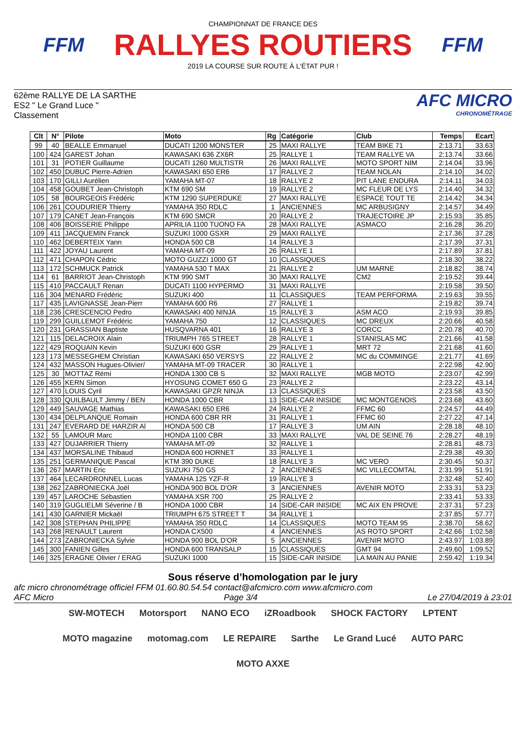FFM
CHAMPIONNAT DE FRANCE DES
RALLYES ROUTIERS
2019 LA COURSE SUR ROUTE À L'ÉTAT PUR !
FFM
62ème RALLYE DE LA SARTHE
ES2 " Le Grand Luce "
Classement
AFC MICRO
CHRONOMÉTRAGE
| Clt | N° | Pilote | Moto | Rg | Catégorie | Club | Temps | Ecart |
| --- | --- | --- | --- | --- | --- | --- | --- | --- |
| 99 | 40 | BEALLE Emmanuel | DUCATI 1200 MONSTER | 25 | MAXI RALLYE | TEAM BIKE 71 | 2:13.71 | 33.63 |
| 100 | 424 | GAREST Johan | KAWASAKI 636 ZX6R | 25 | RALLYE 1 | TEAM RALLYE VA | 2:13.74 | 33.66 |
| 101 | 31 | POTIER Guillaume | DUCATI 1260 MULTISTR | 26 | MAXI RALLYE | MOTO SPORT NIM | 2:14.04 | 33.96 |
| 102 | 450 | DUBUC Pierre-Adrien | KAWASAKI 650 ER6 | 17 | RALLYE 2 | TEAM NOLAN | 2:14.10 | 34.02 |
| 103 | 170 | GILLI Aurélien | YAMAHA MT-07 | 18 | RALLYE 2 | PIT LANE ENDURA | 2:14.11 | 34.03 |
| 104 | 458 | GOUBET Jean-Christoph | KTM 690 SM | 19 | RALLYE 2 | MC FLEUR DE LYS | 2:14.40 | 34.32 |
| 105 | 58 | BOURGEOIS Frédéric | KTM 1290 SUPERDUKE | 27 | MAXI RALLYE | ESPACE TOUT TE | 2:14.42 | 34.34 |
| 106 | 261 | COUDURIER Thierry | YAMAHA 350 RDLC | 1 | ANCIENNES | MC ARBUSIGNY | 2:14.57 | 34.49 |
| 107 | 179 | CANET Jean-François | KTM 690 SMCR | 20 | RALLYE 2 | TRAJECTOIRE JP | 2:15.93 | 35.85 |
| 108 | 406 | BOISSERIE Philippe | APRILIA 1100 TUONO FA | 28 | MAXI RALLYE | ASMACO | 2:16.28 | 36.20 |
| 109 | 411 | JACQUEMIN Franck | SUZUKI 1000 GSXR | 29 | MAXI RALLYE | | 2:17.36 | 37.28 |
| 110 | 462 | DEBERTEIX Yann | HONDA 500 CB | 14 | RALLYE 3 | | 2:17.39 | 37.31 |
| 111 | 422 | JOYAU Laurent | YAMAHA MT-09 | 26 | RALLYE 1 | | 2:17.89 | 37.81 |
| 112 | 471 | CHAPON Cédric | MOTO GUZZI 1000 GT | 10 | CLASSIQUES | | 2:18.30 | 38.22 |
| 113 | 172 | SCHMUCK Patrick | YAMAHA 530 T MAX | 21 | RALLYE 2 | UM MARNE | 2:18.82 | 38.74 |
| 114 | 61 | BARRIOT Jean-Christoph | KTM 990 SMT | 30 | MAXI RALLYE | CM2 | 2:19.52 | 39.44 |
| 115 | 410 | PACCAULT Renan | DUCATI 1100 HYPERMO | 31 | MAXI RALLYE | | 2:19.58 | 39.50 |
| 116 | 304 | MENARD Frédéric | SUZUKI 400 | 11 | CLASSIQUES | TEAM PERFORMA | 2:19.63 | 39.55 |
| 117 | 435 | LAVIGNASSE Jean-Pierr | YAMAHA 600 R6 | 27 | RALLYE 1 | | 2:19.82 | 39.74 |
| 118 | 236 | CRESCENCIO Pedro | KAWASAKI 400 NINJA | 15 | RALLYE 3 | ASM ACO | 2:19.93 | 39.85 |
| 119 | 299 | GUILLEMOT Frédéric | YAMAHA 750 | 12 | CLASSIQUES | MC DREUX | 2:20.66 | 40.58 |
| 120 | 231 | GRASSIAN Baptiste | HUSQVARNA 401 | 16 | RALLYE 3 | CORCC | 2:20.78 | 40.70 |
| 121 | 115 | DELACROIX Alain | TRIUMPH 765 STREET | 28 | RALLYE 1 | STANISLAS MC | 2:21.66 | 41.58 |
| 122 | 429 | ROQUAIN Kevin | SUZUKI 600 GSR | 29 | RALLYE 1 | MRT 72 | 2:21.68 | 41.60 |
| 123 | 173 | MESSEGHEM Christian | KAWASAKI 650 VERSYS | 22 | RALLYE 2 | MC du COMMINGE | 2:21.77 | 41.69 |
| 124 | 432 | MASSON Hugues-Olivier/ | YAMAHA MT-09 TRACER | 30 | RALLYE 1 | | 2:22.98 | 42.90 |
| 125 | 30 | MOTTAZ Rémi | HONDA 1300 CB S | 32 | MAXI RALLYE | MGB MOTO | 2:23.07 | 42.99 |
| 126 | 455 | KERN Simon | HYOSUNG COMET 650 G | 23 | RALLYE 2 | | 2:23.22 | 43.14 |
| 127 | 470 | LOUIS Cyril | KAWASAKI GPZR NINJA | 13 | CLASSIQUES | | 2:23.58 | 43.50 |
| 128 | 330 | QUILBAULT Jimmy / BEN | HONDA 1000 CBR | 13 | SIDE-CAR INISIDE | MC MONTGENOIS | 2:23.68 | 43.60 |
| 129 | 449 | SAUVAGE Mathias | KAWASAKI 650 ER6 | 24 | RALLYE 2 | FFMC 60 | 2:24.57 | 44.49 |
| 130 | 434 | DELPLANQUE Romain | HONDA 600 CBR RR | 31 | RALLYE 1 | FFMC 60 | 2:27.22 | 47.14 |
| 131 | 247 | EVERARD DE HARZIR Al | HONDA 500 CB | 17 | RALLYE 3 | UM AIN | 2:28.18 | 48.10 |
| 132 | 55 | LAMOUR Marc | HONDA 1100 CBR | 33 | MAXI RALLYE | VAL DE SEINE 76 | 2:28.27 | 48.19 |
| 133 | 427 | DUJARRIER Thierry | YAMAHA MT-09 | 32 | RALLYE 1 | | 2:28.81 | 48.73 |
| 134 | 437 | MORSALINE Thibaud | HONDA 600 HORNET | 33 | RALLYE 1 | | 2:29.38 | 49.30 |
| 135 | 251 | GERMANIQUE Pascal | KTM 390 DUKE | 18 | RALLYE 3 | MC VERO | 2:30.45 | 50.37 |
| 136 | 267 | MARTIN Eric | SUZUKI 750 GS | 2 | ANCIENNES | MC VILLECOMTAL | 2:31.99 | 51.91 |
| 137 | 464 | LECARDRONNEL Lucas | YAMAHA 125 YZF-R | 19 | RALLYE 3 | | 2:32.48 | 52.40 |
| 138 | 262 | ZABRONIECKA Joël | HONDA 900 BOL D'OR | 3 | ANCIENNES | AVENIR MOTO | 2:33.31 | 53.23 |
| 139 | 457 | LAROCHE Sébastien | YAMAHA XSR 700 | 25 | RALLYE 2 | | 2:33.41 | 53.33 |
| 140 | 319 | GUGLIELMI Séverine / B | HONDA 1000 CBR | 14 | SIDE-CAR INISIDE | MC AIX EN PROVE | 2:37.31 | 57.23 |
| 141 | 430 | GARNIER Mickaël | TRIUMPH 675 STREET T | 34 | RALLYE 1 | | 2:37.85 | 57.77 |
| 142 | 308 | STEPHAN PHILIPPE | YAMAHA 350 RDLC | 14 | CLASSIQUES | MOTO TEAM 95 | 2:38.70 | 58.62 |
| 143 | 268 | RENAULT Laurent | HONDA CX500 | 4 | ANCIENNES | AS ROTO SPORT | 2:42.66 | 1:02.58 |
| 144 | 273 | ZABRONIECKA Sylvie | HONDA 900 BOL D'OR | 5 | ANCIENNES | AVENIR MOTO | 2:43.97 | 1:03.89 |
| 145 | 300 | FANIEN Gilles | HONDA 600 TRANSALP | 15 | CLASSIQUES | GMT 94 | 2:49.60 | 1:09.52 |
| 146 | 325 | ERAGNE Olivier / ERAG | SUZUKI 1000 | 15 | SIDE-CAR INISIDE | LA MAIN AU PANIE | 2:59.42 | 1:19.34 |
Sous réserve d’homologation par le jury
afc micro chronométrage officiel FFM 01.60.80.54.54 contact@afcmicro.com www.afcmicro.com
AFC Micro Page 3/4 Le 27/04/2019 à 23:01
SW-MOTECH Motorsport NANO ECO iZRoadbook SHOCK FACTORY LPTENT MOTO magazine motomag.com LE REPAIRE Sarthe Le Grand Lucé AUTO PARC MOTO AXXE